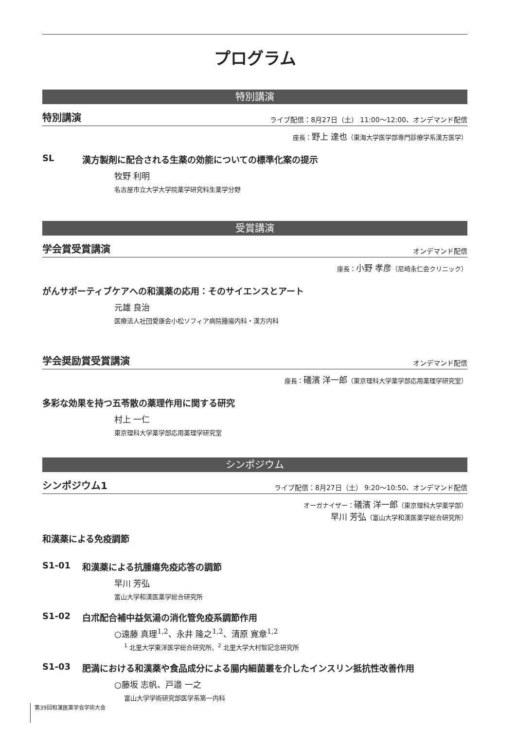プログラム
特別講演
特別講演 ライブ配信：8月27日（土） 11:00～12:00、オンデマンド配信
座長：野上 達也（東海大学医学部専門診療学系漢方医学）
SL 漢方製剤に配合される生薬の効能についての標準化案の提示
牧野 利明
名古屋市立大学大学院薬学研究科生薬学分野
受賞講演
学会賞受賞講演 オンデマンド配信
座長：小野 孝彦（尼崎永仁会クリニック）
がんサポーティブケアへの和漢薬の応用：そのサイエンスとアート
元雄 良治
医療法人社団愛康会小松ソフィア病院腫瘍内科・漢方内科
学会奨励賞受賞講演 オンデマンド配信
座長：礒濱 洋一郎（東京理科大学薬学部応用薬理学研究室）
多彩な効果を持つ五苓散の薬理作用に関する研究
村上 一仁
東京理科大学薬学部応用薬理学研究室
シンポジウム
シンポジウム1 ライブ配信：8月27日（土） 9:20～10:50、オンデマンド配信
オーガナイザー：礒濱 洋一郎（東京理科大学薬学部）
早川 芳弘（富山大学和漢医薬学総合研究所）
和漢薬による免疫調節
S1-01 和漢薬による抗腫瘍免疫応答の調節
早川 芳弘
富山大学和漢医薬学総合研究所
S1-02 白朮配合補中益気湯の消化管免疫系調節作用
○遠藤 真理<sup>1,2</sup>、永井 隆之<sup>1,2</sup>、清原 寛章<sup>1,2</sup>
<sup>1</sup> 北里大学東洋医学総合研究所、<sup>2</sup> 北里大学大村智記念研究所
S1-03 肥満における和漢薬や食品成分による腸内細菌叢を介したインスリン抵抗性改善作用
○藤坂 志帆、戸邉 一之
富山大学学術研究部医学系第一内科
第39回和漢医薬学会学術大会